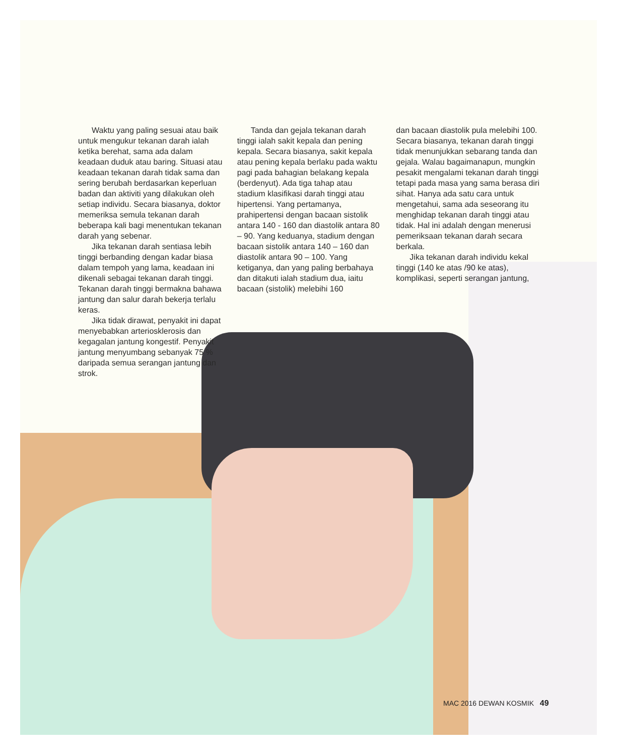Waktu yang paling sesuai atau baik untuk mengukur tekanan darah ialah ketika berehat, sama ada dalam keadaan duduk atau baring. Situasi atau keadaan tekanan darah tidak sama dan sering berubah berdasarkan keperluan badan dan aktiviti yang dilakukan oleh setiap individu. Secara biasanya, doktor memeriksa semula tekanan darah beberapa kali bagi menentukan tekanan darah yang sebenar.
Jika tekanan darah sentiasa lebih tinggi berbanding dengan kadar biasa dalam tempoh yang lama, keadaan ini dikenali sebagai tekanan darah tinggi. Tekanan darah tinggi bermakna bahawa jantung dan salur darah bekerja terlalu keras.
Jika tidak dirawat, penyakit ini dapat menyebabkan arteriosklerosis dan kegagalan jantung kongestif. Penyakit jantung menyumbang sebanyak 75 % daripada semua serangan jantung dan strok.
Tanda dan gejala tekanan darah tinggi ialah sakit kepala dan pening kepala. Secara biasanya, sakit kepala atau pening kepala berlaku pada waktu pagi pada bahagian belakang kepala (berdenyut). Ada tiga tahap atau stadium klasifikasi darah tinggi atau hipertensi. Yang pertamanya, prahipertensi dengan bacaan sistolik antara 140 - 160 dan diastolik antara 80 – 90. Yang keduanya, stadium dengan bacaan sistolik antara 140 – 160 dan diastolik antara 90 – 100. Yang ketiganya, dan yang paling berbahaya dan ditakuti ialah stadium dua, iaitu bacaan (sistolik) melebihi 160
dan bacaan diastolik pula melebihi 100. Secara biasanya, tekanan darah tinggi tidak menunjukkan sebarang tanda dan gejala. Walau bagaimanapun, mungkin pesakit mengalami tekanan darah tinggi tetapi pada masa yang sama berasa diri sihat. Hanya ada satu cara untuk mengetahui, sama ada seseorang itu menghidap tekanan darah tinggi atau tidak. Hal ini adalah dengan menerusi pemeriksaan tekanan darah secara berkala.
Jika tekanan darah individu kekal tinggi (140 ke atas /90 ke atas), komplikasi, seperti serangan jantung,
MAC 2016 DEWAN KOSMIK 49